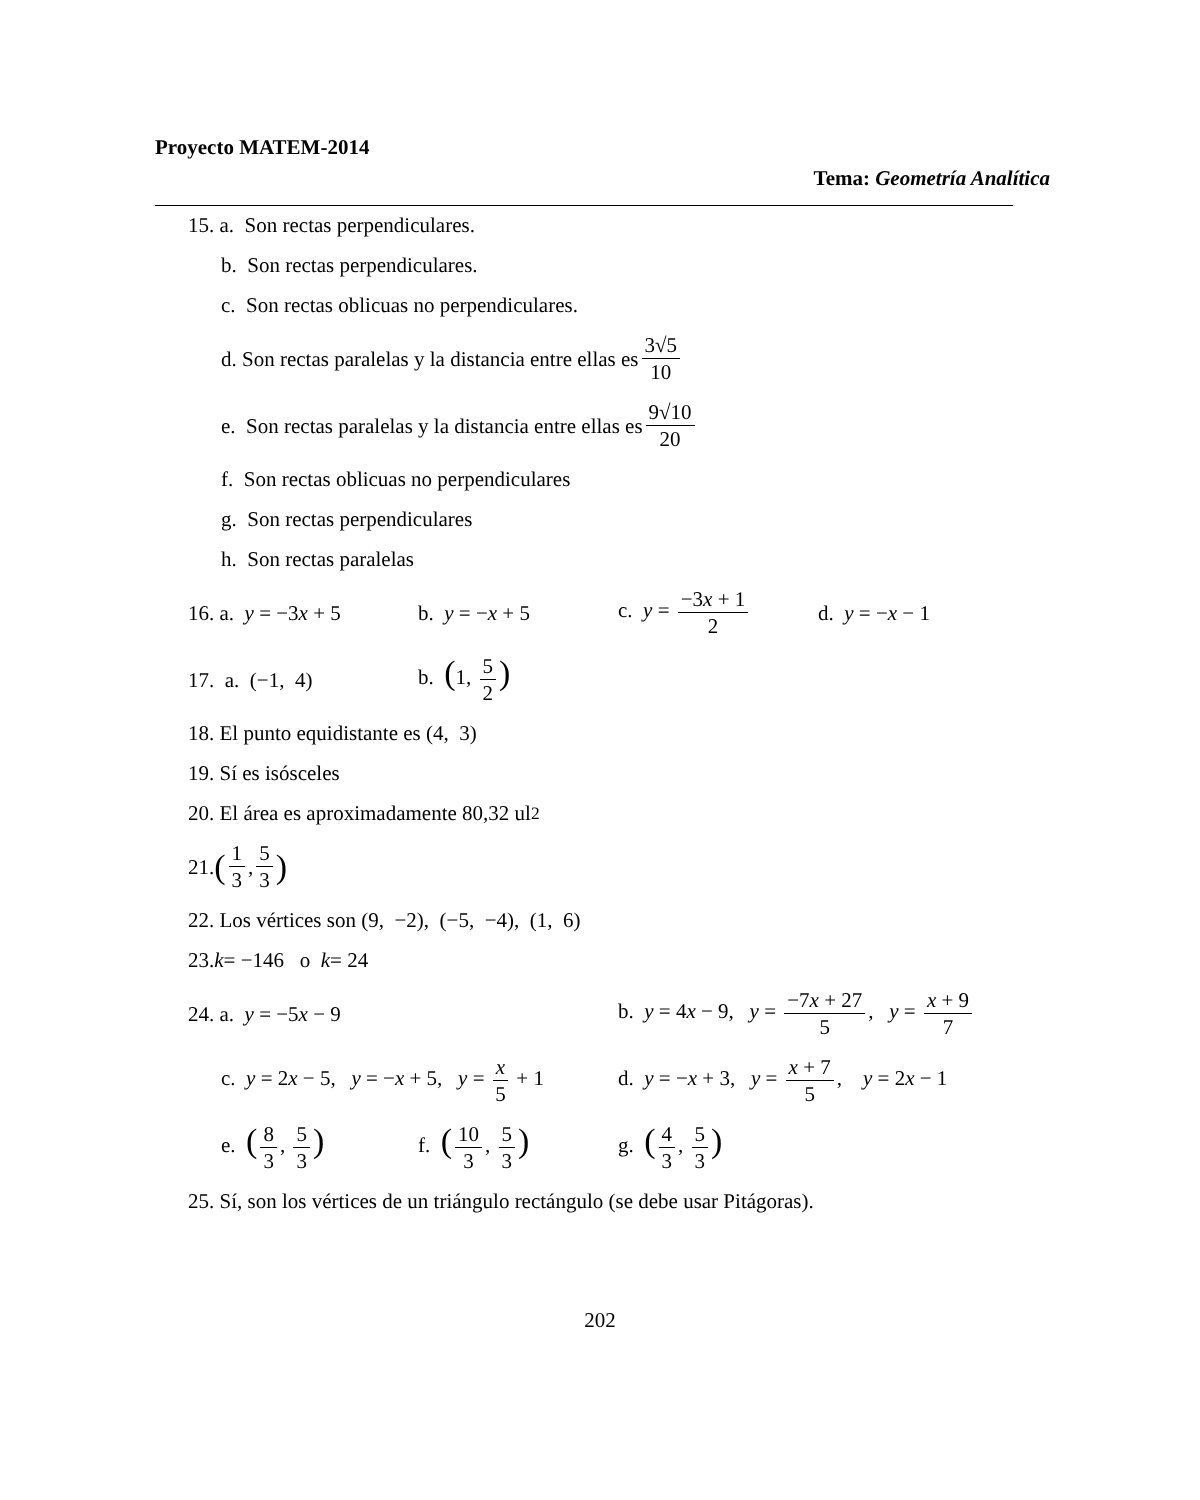Proyecto MATEM-2014
Tema: Geometría Analítica
15. a. Son rectas perpendiculares.
b. Son rectas perpendiculares.
c. Son rectas oblicuas no perpendiculares.
d. Son rectas paralelas y la distancia entre ellas es 3√5 10
e. Son rectas paralelas y la distancia entre ellas es 9√10 20
f. Son rectas oblicuas no perpendiculares
g. Son rectas perpendiculares
h. Son rectas paralelas
16. a. y = −3x + 5 b. y = −x + 5 c. y = −3x + 1 2 d. y = −x − 1
17. a. (−1, 4) b. (1, 5 2)
18. El punto equidistante es (4, 3)
19. Sí es isósceles
20. El área es aproximadamente 80,32 ul<sup>2</sup>
21. (1 3, 5 3)
22. Los vértices son (9, −2), (−5, −4), (1, 6)
23. k = −146 o k = 24
24. a. y = −5x − 9 b. y = 4x − 9, y = −7x + 27 5, y = x + 9 7
c. y = 2x − 5, y = −x + 5, y = x 5 + 1 d. y = −x + 3, y = x + 7 5, y = 2x − 1
e. (8 3, 5 3) f. (10 3, 5 3) g. (4 3, 5 3)
25. Sí, son los vértices de un triángulo rectángulo (se debe usar Pitágoras).
202